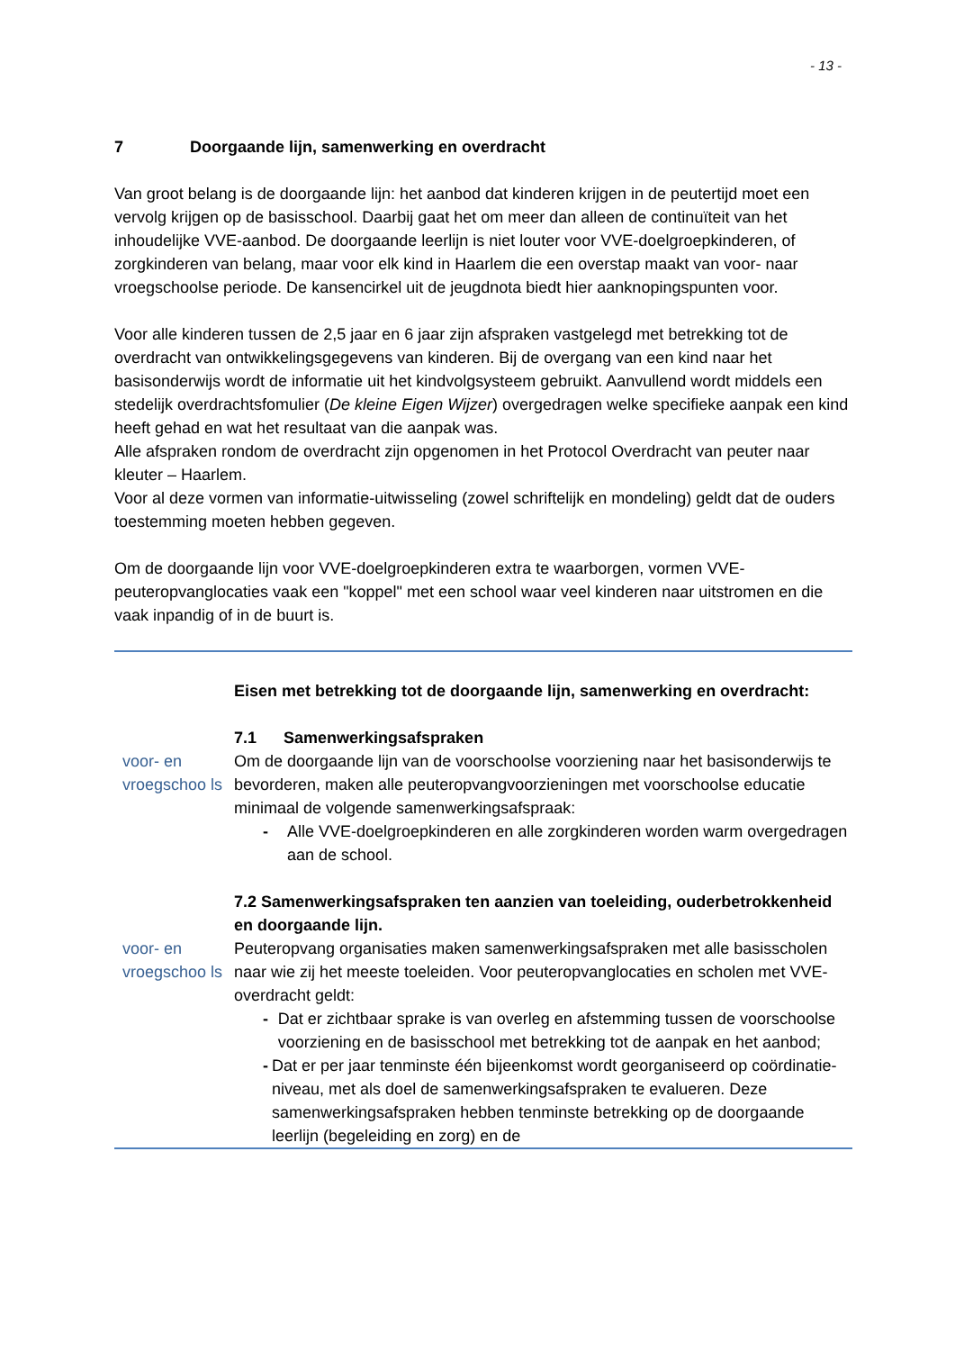- 13 -
7 Doorgaande lijn, samenwerking en overdracht
Van groot belang is de doorgaande lijn: het aanbod dat kinderen krijgen in de peutertijd moet een vervolg krijgen op de basisschool. Daarbij gaat het om meer dan alleen de continuïteit van het inhoudelijke VVE-aanbod. De doorgaande leerlijn is niet louter voor VVE-doelgroepkinderen, of zorgkinderen van belang, maar voor elk kind in Haarlem die een overstap maakt van voor- naar vroegschoolse periode. De kansencirkel uit de jeugdnota biedt hier aanknopingspunten voor.
Voor alle kinderen tussen de 2,5 jaar en 6 jaar zijn afspraken vastgelegd met betrekking tot de overdracht van ontwikkelingsgegevens van kinderen. Bij de overgang van een kind naar het basisonderwijs wordt de informatie uit het kindvolgsysteem gebruikt. Aanvullend wordt middels een stedelijk overdrachtsfomulier (De kleine Eigen Wijzer) overgedragen welke specifieke aanpak een kind heeft gehad en wat het resultaat van die aanpak was.
Alle afspraken rondom de overdracht zijn opgenomen in het Protocol Overdracht van peuter naar kleuter – Haarlem.
Voor al deze vormen van informatie-uitwisseling (zowel schriftelijk en mondeling) geldt dat de ouders toestemming moeten hebben gegeven.
Om de doorgaande lijn voor VVE-doelgroepkinderen extra te waarborgen, vormen VVE-peuteropvanglocaties vaak een "koppel" met een school waar veel kinderen naar uitstromen en die vaak inpandig of in de buurt is.
| | Eisen met betrekking tot de doorgaande lijn, samenwerking en overdracht: 7.1 Samenwerkingsafspraken |
| voor- en vroegschoo ls | Om de doorgaande lijn van de voorschoolse voorziening naar het basisonderwijs te bevorderen, maken alle peuteropvangvoorzieningen met voorschoolse educatie minimaal de volgende samenwerkingsafspraak: - Alle VVE-doelgroepkinderen en alle zorgkinderen worden warm overgedragen aan de school. 7.2 Samenwerkingsafspraken ten aanzien van toeleiding, ouderbetrokkenheid en doorgaande lijn. |
| voor- en vroegschoo ls | Peuteropvang organisaties maken samenwerkingsafspraken met alle basisscholen naar wie zij het meeste toeleiden. Voor peuteropvanglocaties en scholen met VVE-overdracht geldt: - Dat er zichtbaar sprake is van overleg en afstemming tussen de voorschoolse voorziening en de basisschool met betrekking tot de aanpak en het aanbod; - Dat er per jaar tenminste één bijeenkomst wordt georganiseerd op coördinatie-niveau, met als doel de samenwerkingsafspraken te evalueren. Deze samenwerkingsafspraken hebben tenminste betrekking op de doorgaande leerlijn (begeleiding en zorg) en de |